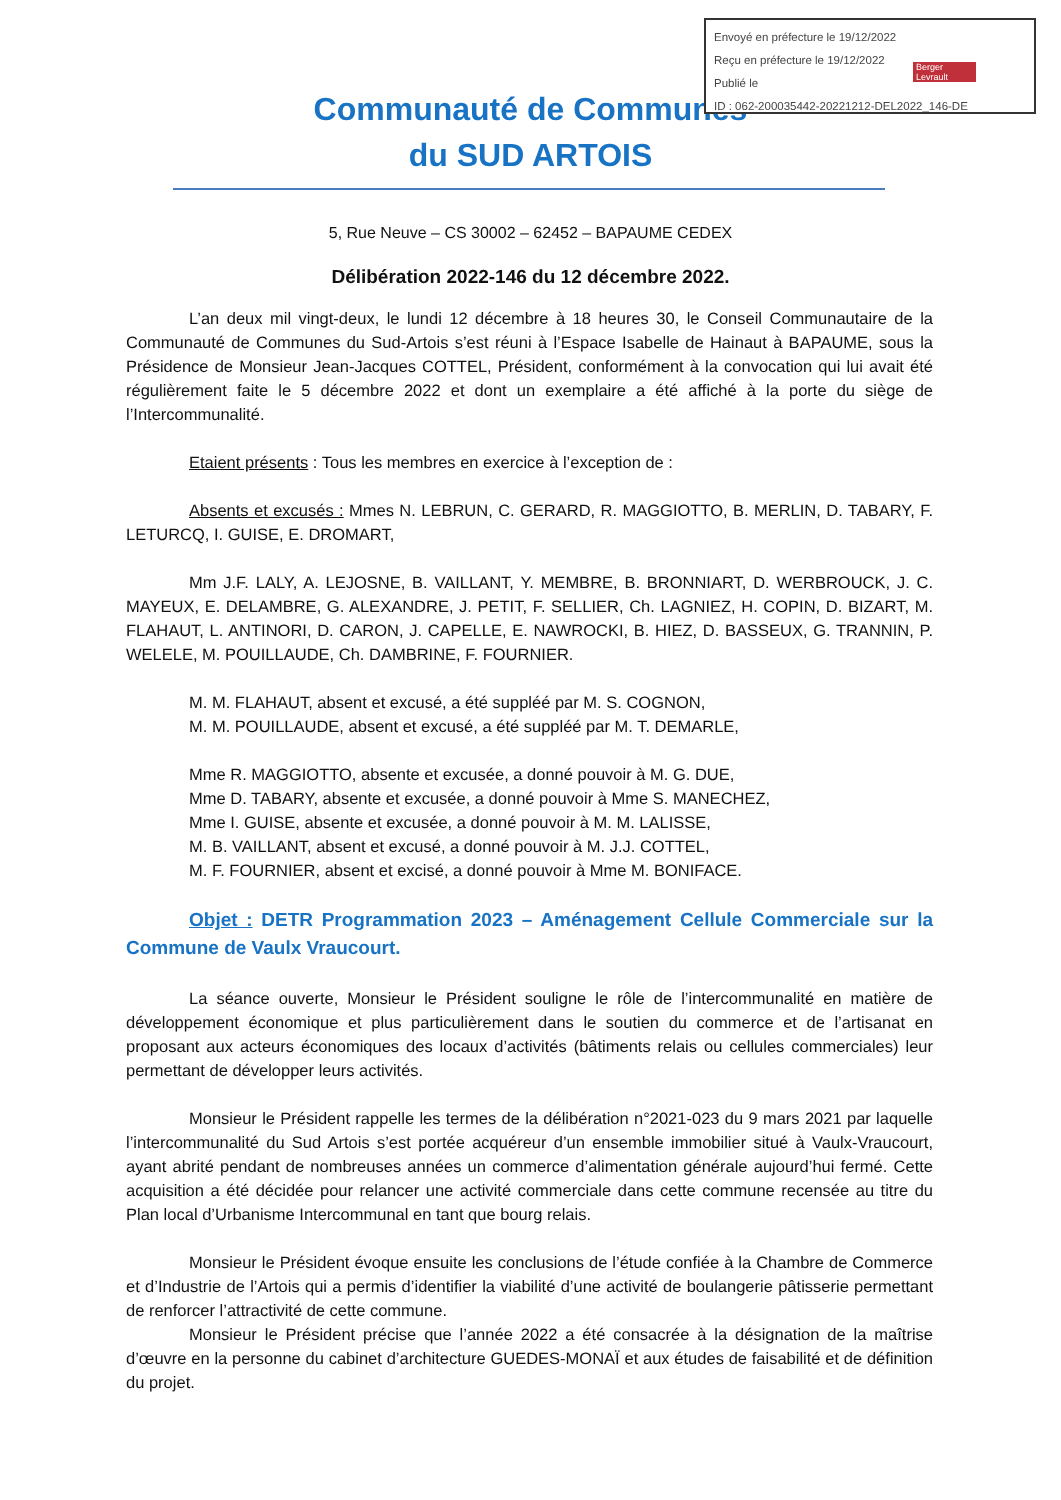Envoyé en préfecture le 19/12/2022
Reçu en préfecture le 19/12/2022
Publié le
ID : 062-200035442-20221212-DEL2022_146-DE
Berger Levrault
Communauté de Communes
du SUD ARTOIS
5, Rue Neuve – CS 30002 – 62452 – BAPAUME CEDEX
Délibération 2022-146 du 12 décembre 2022.
L’an deux mil vingt-deux, le lundi 12 décembre à 18 heures 30, le Conseil Communautaire de la Communauté de Communes du Sud-Artois s’est réuni à l’Espace Isabelle de Hainaut à BAPAUME, sous la Présidence de Monsieur Jean-Jacques COTTEL, Président, conformément à la convocation qui lui avait été régulièrement faite le 5 décembre 2022 et dont un exemplaire a été affiché à la porte du siège de l’Intercommunalité.
Etaient présents : Tous les membres en exercice à l’exception de :
Absents et excusés : Mmes N. LEBRUN, C. GERARD, R. MAGGIOTTO, B. MERLIN, D. TABARY, F. LETURCQ, I. GUISE, E. DROMART,
Mm J.F. LALY, A. LEJOSNE, B. VAILLANT, Y. MEMBRE, B. BRONNIART, D. WERBROUCK, J. C. MAYEUX, E. DELAMBRE, G. ALEXANDRE, J. PETIT, F. SELLIER, Ch. LAGNIEZ, H. COPIN, D. BIZART, M. FLAHAUT, L. ANTINORI, D. CARON, J. CAPELLE, E. NAWROCKI, B. HIEZ, D. BASSEUX, G. TRANNIN, P. WELELE, M. POUILLAUDE, Ch. DAMBRINE, F. FOURNIER.
M. M. FLAHAUT, absent et excusé, a été suppléé par M. S. COGNON,
M. M. POUILLAUDE, absent et excusé, a été suppléé par M. T. DEMARLE,
Mme R. MAGGIOTTO, absente et excusée, a donné pouvoir à M. G. DUE,
Mme D. TABARY, absente et excusée, a donné pouvoir à Mme S. MANECHEZ,
Mme I. GUISE, absente et excusée, a donné pouvoir à M. M. LALISSE,
M. B. VAILLANT, absent et excusé, a donné pouvoir à M. J.J. COTTEL,
M. F. FOURNIER, absent et excisé, a donné pouvoir à Mme M. BONIFACE.
Objet : DETR Programmation 2023 – Aménagement Cellule Commerciale sur la Commune de Vaulx Vraucourt.
La séance ouverte, Monsieur le Président souligne le rôle de l’intercommunalité en matière de développement économique et plus particulièrement dans le soutien du commerce et de l’artisanat en proposant aux acteurs économiques des locaux d’activités (bâtiments relais ou cellules commerciales) leur permettant de développer leurs activités.
Monsieur le Président rappelle les termes de la délibération n°2021-023 du 9 mars 2021 par laquelle l’intercommunalité du Sud Artois s’est portée acquéreur d’un ensemble immobilier situé à Vaulx-Vraucourt, ayant abrité pendant de nombreuses années un commerce d’alimentation générale aujourd’hui fermé. Cette acquisition a été décidée pour relancer une activité commerciale dans cette commune recensée au titre du Plan local d’Urbanisme Intercommunal en tant que bourg relais.
Monsieur le Président évoque ensuite les conclusions de l’étude confiée à la Chambre de Commerce et d’Industrie de l’Artois qui a permis d’identifier la viabilité d’une activité de boulangerie pâtisserie permettant de renforcer l’attractivité de cette commune.
Monsieur le Président précise que l’année 2022 a été consacrée à la désignation de la maîtrise d’œuvre en la personne du cabinet d’architecture GUEDES-MONAÏ et aux études de faisabilité et de définition du projet.